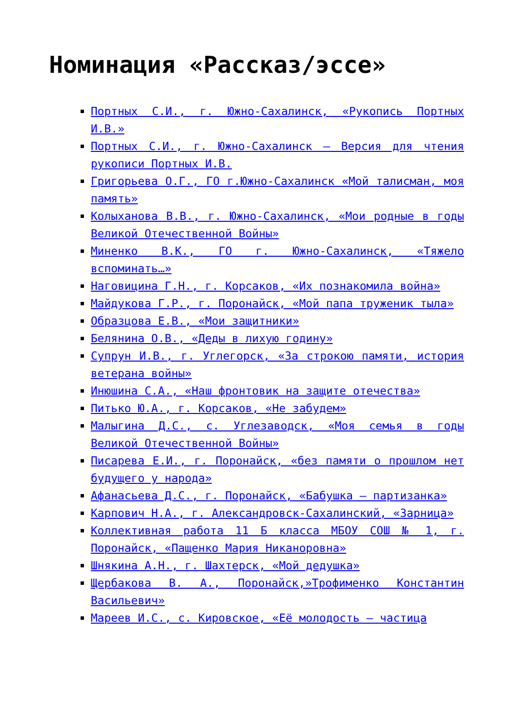Номинация «Рассказ/эссе»
Портных С.И., г. Южно-Сахалинск, «Рукопись Портных И.В.»
Портных С.И., г. Южно-Сахалинск – Версия для чтения рукописи Портных И.В.
Григорьева О.Г., ГО г.Южно-Сахалинск «Мой талисман, моя память»
Колыханова В.В., г. Южно-Сахалинск, «Мои родные в годы Великой Отечественной Войны»
Миненко В.К., ГО г. Южно-Сахалинск, «Тяжело вспоминать…»
Наговицина Г.Н., г. Корсаков, «Их познакомила война»
Майдукова Г.Р., г. Поронайск, «Мой папа труженик тыла»
Образцова Е.В., «Мои защитники»
Белянина О.В., «Деды в лихую годину»
Супрун И.В., г. Углегорск, «За строкою памяти, история ветерана войны»
Инюшина С.А., «Наш фронтовик на защите отечества»
Питько Ю.А., г. Корсаков, «Не забудем»
Малыгина Д.С., с. Углезаводск, «Моя семья в годы Великой Отечественной Войны»
Писарева Е.И., г. Поронайск, «без памяти о прошлом нет будущего у народа»
Афанасьева Д.С., г. Поронайск, «Бабушка – партизанка»
Карпович Н.А., г. Александровск-Сахалинский, «Зарница»
Коллективная работа 11 Б класса МБОУ СОШ № 1, г. Поронайск, «Пащенко Мария Никаноровна»
Шнякина А.Н., г. Шахтерск, «Мой дедушка»
Щербакова В. А., Поронайск,»Трофименко Константин Васильевич»
Мареев И.С., с. Кировское, «Её молодость – частица